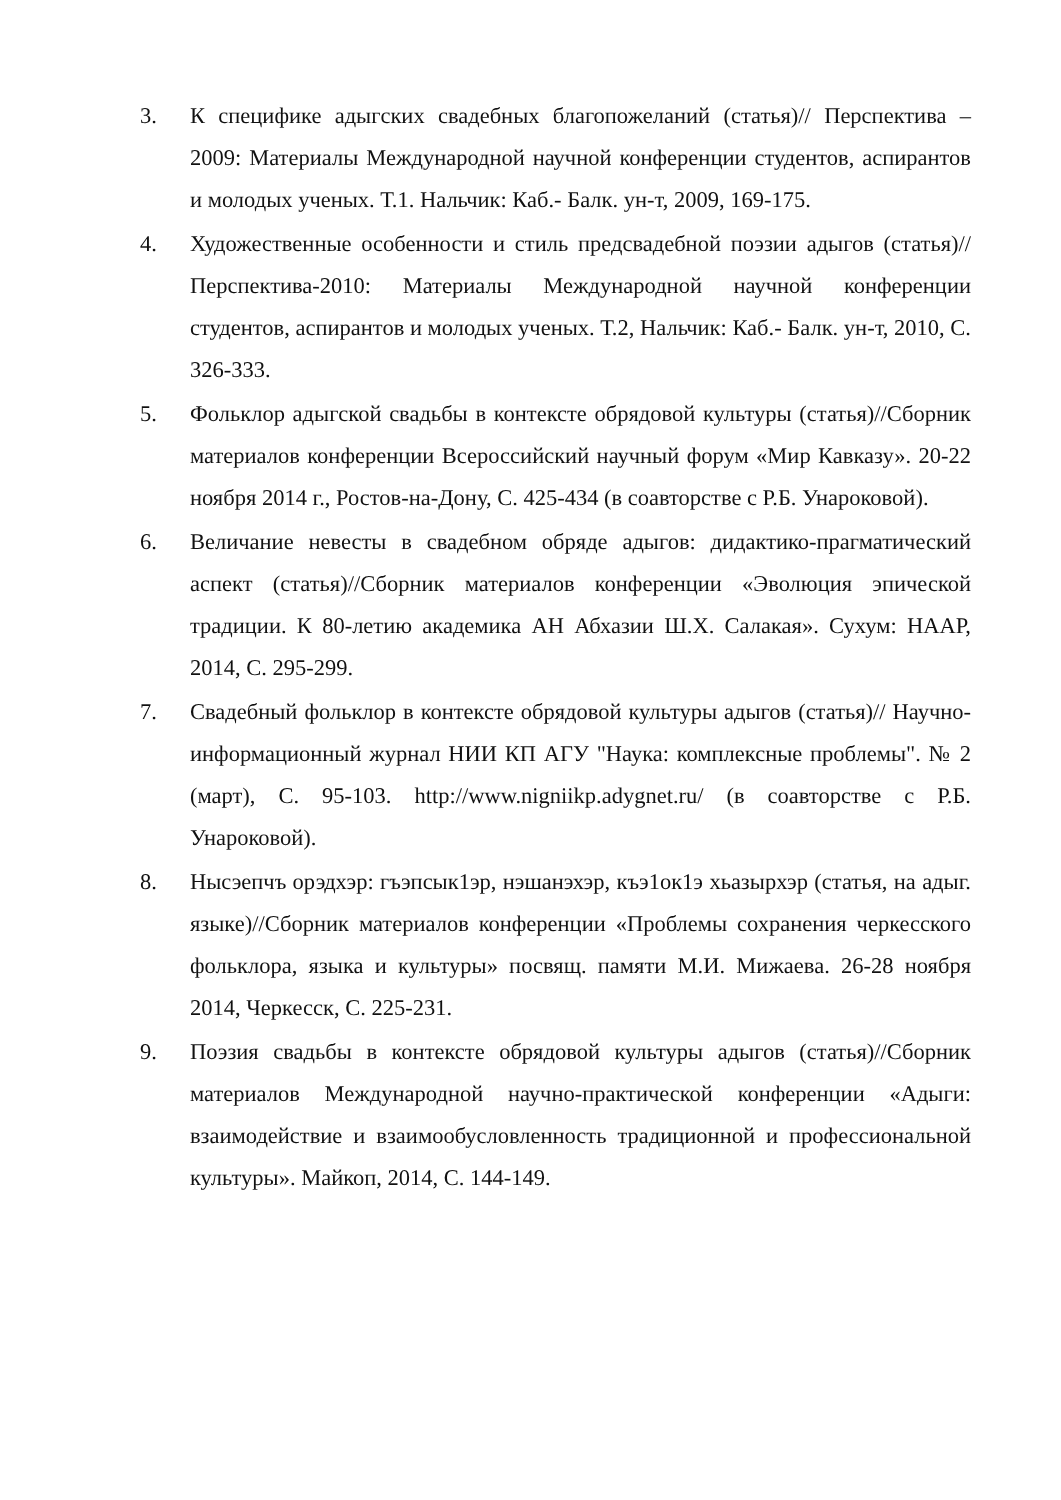3. К специфике адыгских свадебных благопожеланий (статья)// Перспектива – 2009: Материалы Международной научной конференции студентов, аспирантов и молодых ученых. Т.1. Нальчик: Каб.- Балк. ун-т, 2009, 169-175.
4. Художественные особенности и стиль предсвадебной поэзии адыгов (статья)//Перспектива-2010: Материалы Международной научной конференции студентов, аспирантов и молодых ученых. Т.2, Нальчик: Каб.- Балк. ун-т, 2010, С. 326-333.
5. Фольклор адыгской свадьбы в контексте обрядовой культуры (статья)//Сборник материалов конференции Всероссийский научный форум «Мир Кавказу». 20-22 ноября 2014 г., Ростов-на-Дону, С. 425-434 (в соавторстве с Р.Б. Унароковой).
6. Величание невесты в свадебном обряде адыгов: дидактико-прагматический аспект (статья)//Сборник материалов конференции «Эволюция эпической традиции. К 80-летию академика АН Абхазии Ш.Х. Салакая». Сухум: НААР, 2014, С. 295-299.
7. Свадебный фольклор в контексте обрядовой культуры адыгов (статья)// Научно-информационный журнал НИИ КП АГУ "Наука: комплексные проблемы". № 2 (март), С. 95-103. http://www.nigniikp.adygnet.ru/ (в соавторстве с Р.Б. Унароковой).
8. Нысэепчъ орэдхэр: гъэпсык1эр, нэшанэхэр, къэ1ок1э хьазырхэр (статья, на адыг. языке)//Сборник материалов конференции «Проблемы сохранения черкесского фольклора, языка и культуры» посвящ. памяти М.И. Мижаева. 26-28 ноября 2014, Черкесск, С. 225-231.
9. Поэзия свадьбы в контексте обрядовой культуры адыгов (статья)//Сборник материалов Международной научно-практической конференции «Адыги: взаимодействие и взаимообусловленность традиционной и профессиональной культуры». Майкоп, 2014, С. 144-149.